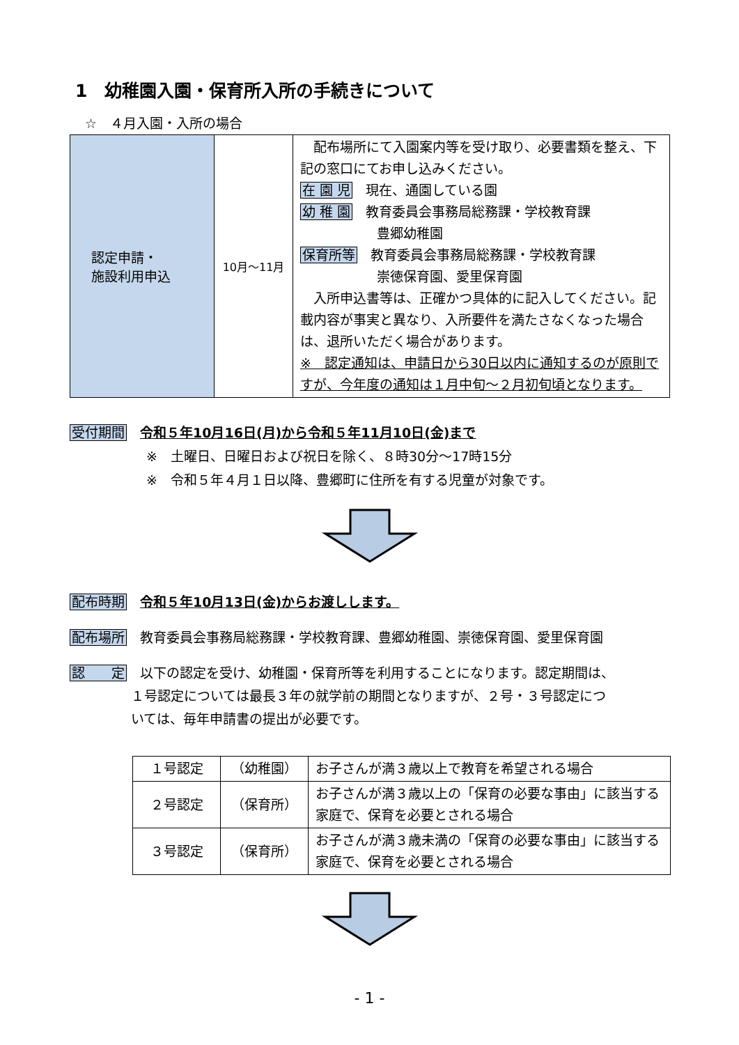1　幼稚園入園・保育所入所の手続きについて
☆　４月入園・入所の場合
| 認定申請・ 施設利用申込 | 10月～11月 | 配布場所にて入園案内等を受け取り、必要書類を整え、下記の窓口にてお申し込みください。 在 園 児 現在、通園している園 幼 稚 園 教育委員会事務局総務課・学校教育課 豊郷幼稚園 保育所等 教育委員会事務局総務課・学校教育課 崇徳保育園、愛里保育園 入所申込書等は、正確かつ具体的に記入してください。記載内容が事実と異なり、入所要件を満たさなくなった場合は、退所いただく場合があります。 ※ 認定通知は、申請日から30日以内に通知するのが原則ですが、今年度の通知は１月中旬～２月初旬頃となります。 |
受付期間　令和５年10月16日(月)から令和５年11月10日(金)まで
※　土曜日、日曜日および祝日を除く、８時30分～17時15分
※　令和５年４月１日以降、豊郷町に住所を有する児童が対象です。
配布時期　令和５年10月13日(金)からお渡しします。
配布場所　教育委員会事務局総務課・学校教育課、豊郷幼稚園、崇徳保育園、愛里保育園
認　　定　以下の認定を受け、幼稚園・保育所等を利用することになります。認定期間は、
１号認定については最長３年の就学前の期間となりますが、２号・３号認定につ
いては、毎年申請書の提出が必要です。
| １号認定 | （幼稚園） | お子さんが満３歳以上で教育を希望される場合 |
| ２号認定 | （保育所） | お子さんが満３歳以上の「保育の必要な事由」に該当する家庭で、保育を必要とされる場合 |
| ３号認定 | （保育所） | お子さんが満３歳未満の「保育の必要な事由」に該当する家庭で、保育を必要とされる場合 |
- 1 -